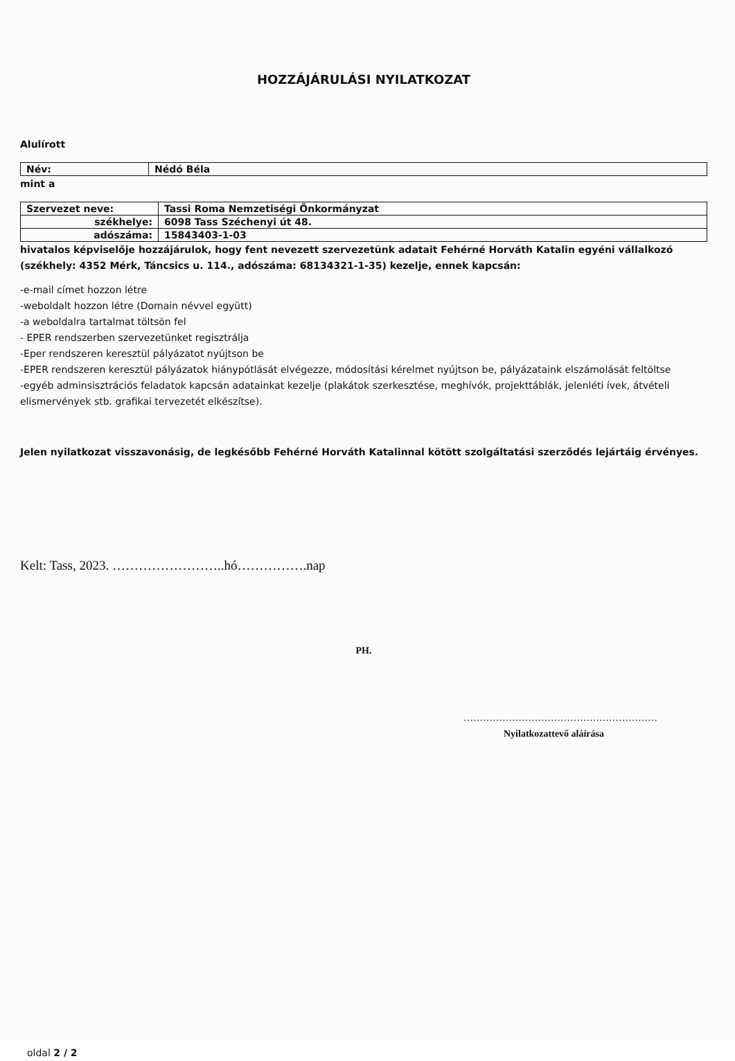HOZZÁJÁRULÁSI NYILATKOZAT
Alulírott
| Név: | Nédó Béla |
mint a
| Szervezet neve: | Tassi Roma Nemzetiségi Önkormányzat |
| székhelye: | 6098 Tass Széchenyi út 48. |
| adószáma: | 15843403-1-03 |
hivatalos képviselője hozzájárulok, hogy fent nevezett szervezetünk adatait Fehérné Horváth Katalin egyéni vállalkozó (székhely: 4352 Mérk, Táncsics u. 114., adószáma: 68134321-1-35) kezelje, ennek kapcsán:
-e-mail címet hozzon létre
-weboldalt hozzon létre (Domain névvel együtt)
-a weboldalra tartalmat töltsön fel
- EPER rendszerben szervezetünket regisztrálja
-Eper rendszeren keresztül pályázatot nyújtson be
-EPER rendszeren keresztül pályázatok hiánypótlását elvégezze, módosítási kérelmet nyújtson be, pályázataink elszámolását feltöltse
-egyéb adminsisztrációs feladatok kapcsán adatainkat kezelje (plakátok szerkesztése, meghívók, projekttáblák, jelenléti ívek, átvételi elismervények stb. grafikai tervezetét elkészítse).
Jelen nyilatkozat visszavonásig, de legkésőbb Fehérné Horváth Katalinnal kötött szolgáltatási szerződés lejártáig érvényes.
Kelt: Tass, 2023. ……………………..hó…………….nap
PH.
……………………………………………………
Nyilatkozattevő aláírása
oldal 2 / 2